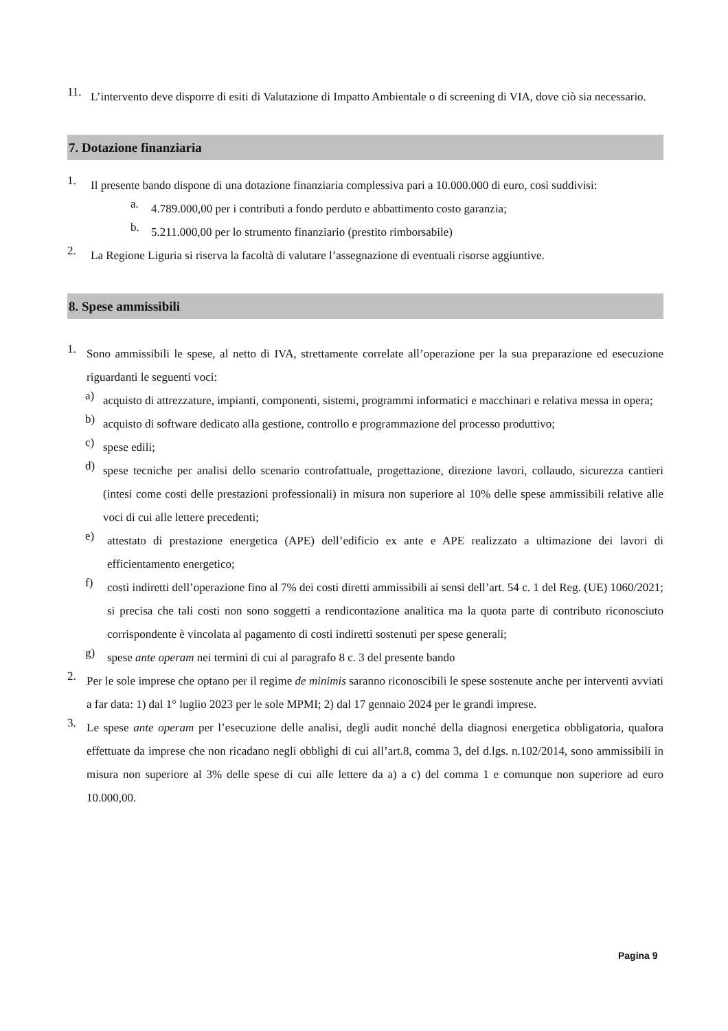11.
L’intervento deve disporre di esiti di Valutazione di Impatto Ambientale o di screening di VIA, dove ciò sia necessario.
7. Dotazione finanziaria
1.
Il presente bando dispone di una dotazione finanziaria complessiva pari a 10.000.000 di euro, così suddivisi:
a.
4.789.000,00 per i contributi a fondo perduto e abbattimento costo garanzia;
b.
5.211.000,00 per lo strumento finanziario (prestito rimborsabile)
2.
La Regione Liguria si riserva la facoltà di valutare l’assegnazione di eventuali risorse aggiuntive.
8. Spese ammissibili
1.
Sono ammissibili le spese, al netto di IVA, strettamente correlate all’operazione per la sua preparazione ed esecuzione riguardanti le seguenti voci:
a)
acquisto di attrezzature, impianti, componenti, sistemi, programmi informatici e macchinari e relativa messa in opera;
b)
acquisto di software dedicato alla gestione, controllo e programmazione del processo produttivo;
c)
spese edili;
d)
spese tecniche per analisi dello scenario controfattuale, progettazione, direzione lavori, collaudo, sicurezza cantieri (intesi come costi delle prestazioni professionali) in misura non superiore al 10% delle spese ammissibili relative alle voci di cui alle lettere precedenti;
e)
attestato di prestazione energetica (APE) dell’edificio ex ante e APE realizzato a ultimazione dei lavori di efficientamento energetico;
f)
costi indiretti dell’operazione fino al 7% dei costi diretti ammissibili ai sensi dell’art. 54 c. 1 del Reg. (UE) 1060/2021; si precisa che tali costi non sono soggetti a rendicontazione analitica ma la quota parte di contributo riconosciuto corrispondente è vincolata al pagamento di costi indiretti sostenuti per spese generali;
g)
spese ante operam nei termini di cui al paragrafo 8 c. 3 del presente bando
2.
Per le sole imprese che optano per il regime de minimis saranno riconoscibili le spese sostenute anche per interventi avviati a far data: 1) dal 1° luglio 2023 per le sole MPMI; 2) dal 17 gennaio 2024 per le grandi imprese.
3.
Le spese ante operam per l’esecuzione delle analisi, degli audit nonché della diagnosi energetica obbligatoria, qualora effettuate da imprese che non ricadano negli obblighi di cui all’art.8, comma 3, del d.lgs. n.102/2014, sono ammissibili in misura non superiore al 3% delle spese di cui alle lettere da a) a c) del comma 1 e comunque non superiore ad euro 10.000,00.
Pagina 9